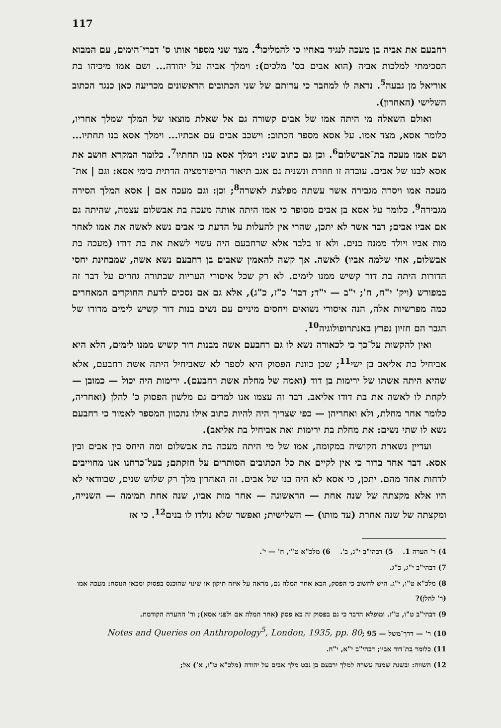117
רחבעם את אביה בן מעכה לנגיד באחיו כי להמליכו<sup>4</sup>. מצד שני מספר אותו ס' דברי־הימים, עם המבוא הסכימתי למלכות אביה (הוא אבים בס' מלכים): וימלך אביה על יהודה... ושם אמו מיכיהו בת אוריאל מן גבעה<sup>5</sup>. נראה לו למחבר כי עדותם של שני הכתובים הראשונים מכריעה כאן כנגד הכתוב השלישי (האחרון).
ואולם השאלה מי היתה אמו של אבים קשורה גם אל שאלת מוצאו של המלך שמלך אחריו, כלומר אסא, מצד אמו. על אסא מספר הכתוב: וישכב אבים עם אבתיו... וימלך אסא בנו תחתיו... ושם אמו מעכה בת־אבישלום<sup>6</sup>. וכן גם כתוב שני: וימלך אסא בנו תחתיו<sup>7</sup>. כלומר המקרא חושב את אסא לבנו של אבים. עובדה זו חוזרת ונשנית גם אגב תיאור הריפורמציה הדתית בימי אסא: וגם | את־מעכה אמו ויסרה מגבירה אשר עשתה מפלצת לאשרה<sup>8</sup>; וכן: וגם מעכה אם | אסא המלך הסירה מגבירה<sup>9</sup>. כלומר על אסא בן אבים מסופר כי אמו היתה אותה מעכה בת אבשלום עצמה, שהיתה גם אם אביו אבים; דבר אשר לא יתכן, שהרי אין להעלות על הדעת כי אבים נשא לאשה את אמו לאחר מות אביו ויולד ממנה בנים. ולא זו בלבד אלא שרחבעם היה עשוי לשאת את בת דודו (מעכה בת אבשלום, אחי שלמה אביו) לאשה. אך קשה להאמין שאבים בן רחבעם נשא אשה, שמבחינת יחסי הדורות היתה בת דור קשיש ממנו לימים. לא רק שכל איסורי העריות שבתורה גוזרים על דבר זה במפורש (ויק' י"ח, ח'; י"ב — י"ד; דבר' כ"ז, כ"ג), אלא גם אם נסכים לדעת החוקרים המאחרים כמה מפרשיות אלה, הנה איסורי נשואים ויחסים מיניים עם נשים בנות דור קשיש לימים מדורו של הגבר הם חזיון נפרץ באנתרופולוגיה<sup>10</sup>.
ואין להקשות על־כך כי לכאורה נשא לו גם רחבעם אשה מבנות דור קשיש ממנו לימים, הלא היא אביחיל בת אליאב בן ישי<sup>11</sup>; שכן כוונת הפסוק היא לספר לא שאביחיל היתה אשת רחבעם, אלא שהיא היתה אשתו של ירימות בן דוד (ואמה של מחלת אשת רחבעם). ירימות היה יכול — כמובן — לקחת לו לאשה את בת דודו אליאב. דבר זה עצמו אנו למדים גם מלשון הפסוק כ' להלן (ואחריה, כלומר אחר מחלת, ולא ואחריהן — כפי שצריך היה להיות כתוב אילו נתכוון המספר לאמור כי רחבעם נשא לו שתי נשים: את מחלת בת ירימות ואת אביחיל בת אליאב).
ועדיין נשארת הקושיה במקומה, אמו של מי היתה מעכה בת אבשלום ומה היחס בין אבים ובין אסא. דבר אחד ברור כי אין לקיים את כל הכתובים הסותרים על חזקתם; בעל־כרחנו אנו מחוייבים לדחות אחד מהם. יתכן, כי אסא לא היה בנו של אבים. זה האחרון מלך רק שלוש שנים, שבוודאי לא היו אלא מקצתה של שנה אחת — הראשונה — אחר מות אביו, שנה אחת תמימה — השנייה, ומקצתה של שנה אחרת (עד מותו) — השלישית; ואפשר שלא נולדו לו בנים<sup>12</sup>. כי אז
4) ר' הערה 1. 5) דבהי"ב י"ג, ב'. 6) מלכ"א ט"ו, ח' — י'.
7) דבהי"ב י"ג, כ"ג.
8) מלכ"א ט"ו, י"ג. היש לחשוב כי הפסק, הבא אחר המלה גם, מראה על איזה תיקון או שינוי שהוכנס בפסוק ומכאן הנוסח: מעכה אמו (ר' להלן)?
9) דבהי"ב ט"ו, ט"ז. ומופלא הדבר כי גם בפסוק זה בא פסק (אחר המלה אם ולפני אסא); ור' ההערה הקודמת.
10) ר' — דרך־משל — 95 ;Notes and Queries on Anthropology<sup>5</sup>, London, 1935, pp. 80
11) כלומר בת־דוד אביו; דבהי"ב י"א, י"ח.
12) השווה: ובשנת שמנה עשרה למלך ירבעם בן נבט מלך אבים על יהודה (מלכ"א ט"ו, א') אל;